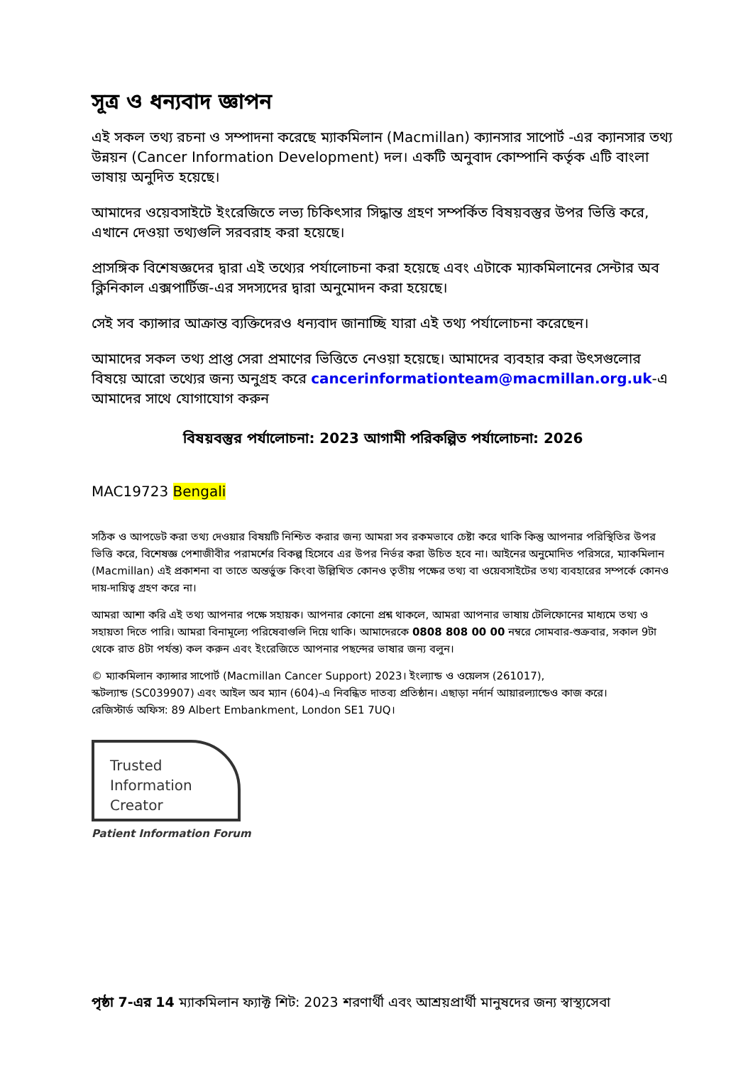সূত্র ও ধন্যবাদ জ্ঞাপন
এই সকল তথ্য রচনা ও সম্পাদনা করেছে ম্যাকমিলান (Macmillan) ক্যানসার সাপোর্ট -এর ক্যানসার তথ্য উন্নয়ন (Cancer Information Development) দল। একটি অনুবাদ কোম্পানি কর্তৃক এটি বাংলা ভাষায় অনুদিত হয়েছে।
আমাদের ওয়েবসাইটে ইংরেজিতে লভ্য চিকিৎসার সিদ্ধান্ত গ্রহণ সম্পর্কিত বিষয়বস্তুর উপর ভিত্তি করে, এখানে দেওয়া তথ্যগুলি সরবরাহ করা হয়েছে।
প্রাসঙ্গিক বিশেষজ্ঞদের দ্বারা এই তথ্যের পর্যালোচনা করা হয়েছে এবং এটাকে ম্যাকমিলানের সেন্টার অব ক্লিনিকাল এক্সপার্টিজ-এর সদস্যদের দ্বারা অনুমোদন করা হয়েছে।
সেই সব ক্যান্সার আক্রান্ত ব্যক্তিদেরও ধন্যবাদ জানাচ্ছি যারা এই তথ্য পর্যালোচনা করেছেন।
আমাদের সকল তথ্য প্রাপ্ত সেরা প্রমাণের ভিত্তিতে নেওয়া হয়েছে। আমাদের ব্যবহার করা উৎসগুলোর বিষয়ে আরো তথ্যের জন্য অনুগ্রহ করে cancerinformationteam@macmillan.org.uk-এ আমাদের সাথে যোগাযোগ করুন
বিষয়বস্তুর পর্যালোচনা: 2023 আগামী পরিকল্পিত পর্যালোচনা: 2026
MAC19723 Bengali
সঠিক ও আপডেট করা তথ্য দেওয়ার বিষয়টি নিশ্চিত করার জন্য আমরা সব রকমভাবে চেষ্টা করে থাকি কিন্তু আপনার পরিস্থিতির উপর ভিত্তি করে, বিশেষজ্ঞ পেশাজীবীর পরামর্শের বিকল্প হিসেবে এর উপর নির্ভর করা উচিত হবে না। আইনের অনুমোদিত পরিসরে, ম্যাকমিলান (Macmillan) এই প্রকাশনা বা তাতে অন্তর্ভুক্ত কিংবা উল্লিখিত কোনও তৃতীয় পক্ষের তথ্য বা ওয়েবসাইটের তথ্য ব্যবহারের সম্পর্কে কোনও দায়-দায়িত্ব গ্রহণ করে না।
আমরা আশা করি এই তথ্য আপনার পক্ষে সহায়ক। আপনার কোনো প্রশ্ন থাকলে, আমরা আপনার ভাষায় টেলিফোনের মাধ্যমে তথ্য ও সহায়তা দিতে পারি। আমরা বিনামূল্যে পরিষেবাগুলি দিয়ে থাকি। আমাদেরকে 0808 808 00 00 নম্বরে সোমবার-শুক্রবার, সকাল 9টা থেকে রাত 8টা পর্যন্ত) কল করুন এবং ইংরেজিতে আপনার পছন্দের ভাষার জন্য বলুন।
© ম্যাকমিলান ক্যান্সার সাপোর্ট (Macmillan Cancer Support) 2023। ইংল্যান্ড ও ওয়েলস (261017),
স্কটল্যান্ড (SC039907) এবং আইল অব ম্যান (604)-এ নিবন্ধিত দাতব্য প্রতিষ্ঠান। এছাড়া নর্দার্ন আয়ারল্যান্ডেও কাজ করে।
রেজিস্টার্ড অফিস: 89 Albert Embankment, London SE1 7UQ।
Trusted
Information
Creator
Patient Information Forum
পৃষ্ঠা 7-এর 14 ম্যাকমিলান ফ্যাক্ট শিট: 2023 শরণার্থী এবং আশ্রয়প্রার্থী মানুষদের জন্য স্বাস্থ্যসেবা